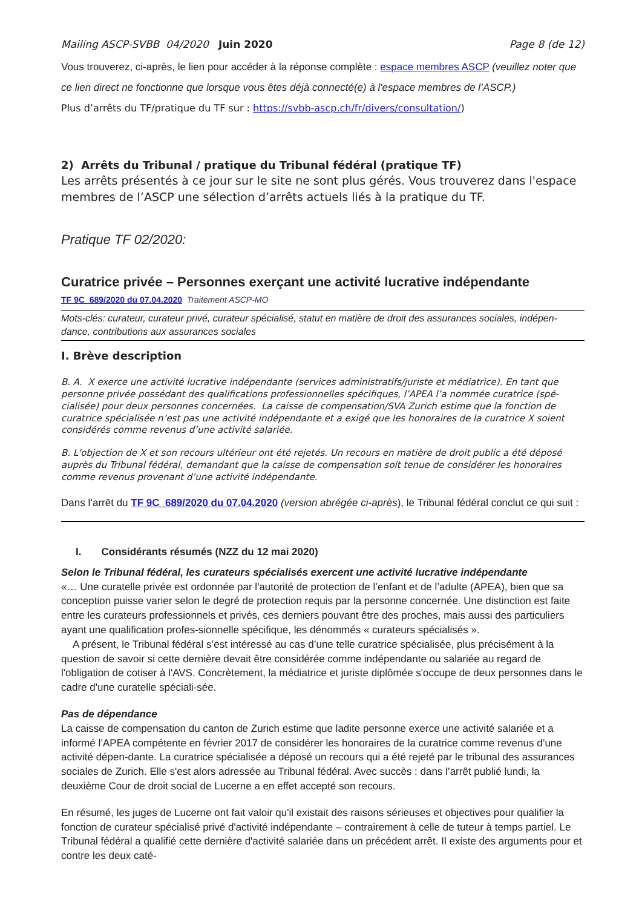Mailing ASCP-SVBB 04/2020 Juin 2020 Page 8 (de 12)
Vous trouverez, ci-après, le lien pour accéder à la réponse complète : espace membres ASCP (veuillez noter que ce lien direct ne fonctionne que lorsque vous êtes déjà connecté(e) à l'espace membres de l’ASCP.)
Plus d’arrêts du TF/pratique du TF sur : https://svbb-ascp.ch/fr/divers/consultation/)
2) Arrêts du Tribunal / pratique du Tribunal fédéral (pratique TF)
Les arrêts présentés à ce jour sur le site ne sont plus gérés. Vous trouverez dans l'espace membres de l’ASCP une sélection d’arrêts actuels liés à la pratique du TF.
Pratique TF 02/2020:
Curatrice privée – Personnes exerçant une activité lucrative indépendante
TF 9C_689/2020 du 07.04.2020 Traitement ASCP-MO
Mots-clés: curateur, curateur privé, curateur spécialisé, statut en matière de droit des assurances sociales, indépen-dance, contributions aux assurances sociales
I. Brève description
B. A. X exerce une activité lucrative indépendante (services administratifs/juriste et médiatrice). En tant que personne privée possédant des qualifications professionnelles spécifiques, l’APEA l’a nommée curatrice (spé-cialisée) pour deux personnes concernées. La caisse de compensation/SVA Zurich estime que la fonction de curatrice spécialisée n’est pas une activité indépendante et a exigé que les honoraires de la curatrice X soient considérés comme revenus d’une activité salariée.
B. L'objection de X et son recours ultérieur ont été rejetés. Un recours en matière de droit public a été déposé auprès du Tribunal fédéral, demandant que la caisse de compensation soit tenue de considérer les honoraires comme revenus provenant d’une activité indépendante.
Dans l’arrêt du TF 9C_689/2020 du 07.04.2020 (version abrégée ci-après), le Tribunal fédéral conclut ce qui suit :
I. Considérants résumés (NZZ du 12 mai 2020)
Selon le Tribunal fédéral, les curateurs spécialisés exercent une activité lucrative indépendante
«… Une curatelle privée est ordonnée par l'autorité de protection de l’enfant et de l’adulte (APEA), bien que sa conception puisse varier selon le degré de protection requis par la personne concernée. Une distinction est faite entre les curateurs professionnels et privés, ces derniers pouvant être des proches, mais aussi des particuliers ayant une qualification profes-sionnelle spécifique, les dénommés « curateurs spécialisés ».
A présent, le Tribunal fédéral s’est intéressé au cas d’une telle curatrice spécialisée, plus précisément à la question de savoir si cette dernière devait être considérée comme indépendante ou salariée au regard de l'obligation de cotiser à l'AVS. Concrètement, la médiatrice et juriste diplômée s'occupe de deux personnes dans le cadre d'une curatelle spéciali-sée.
Pas de dépendance
La caisse de compensation du canton de Zurich estime que ladite personne exerce une activité salariée et a informé l’APEA compétente en février 2017 de considérer les honoraires de la curatrice comme revenus d’une activité dépen-dante. La curatrice spécialisée a déposé un recours qui a été rejeté par le tribunal des assurances sociales de Zurich. Elle s'est alors adressée au Tribunal fédéral. Avec succès : dans l’arrêt publié lundi, la deuxième Cour de droit social de Lucerne a en effet accepté son recours.
En résumé, les juges de Lucerne ont fait valoir qu'il existait des raisons sérieuses et objectives pour qualifier la fonction de curateur spécialisé privé d'activité indépendante – contrairement à celle de tuteur à temps partiel. Le Tribunal fédéral a qualifié cette dernière d'activité salariée dans un précédent arrêt. Il existe des arguments pour et contre les deux caté-